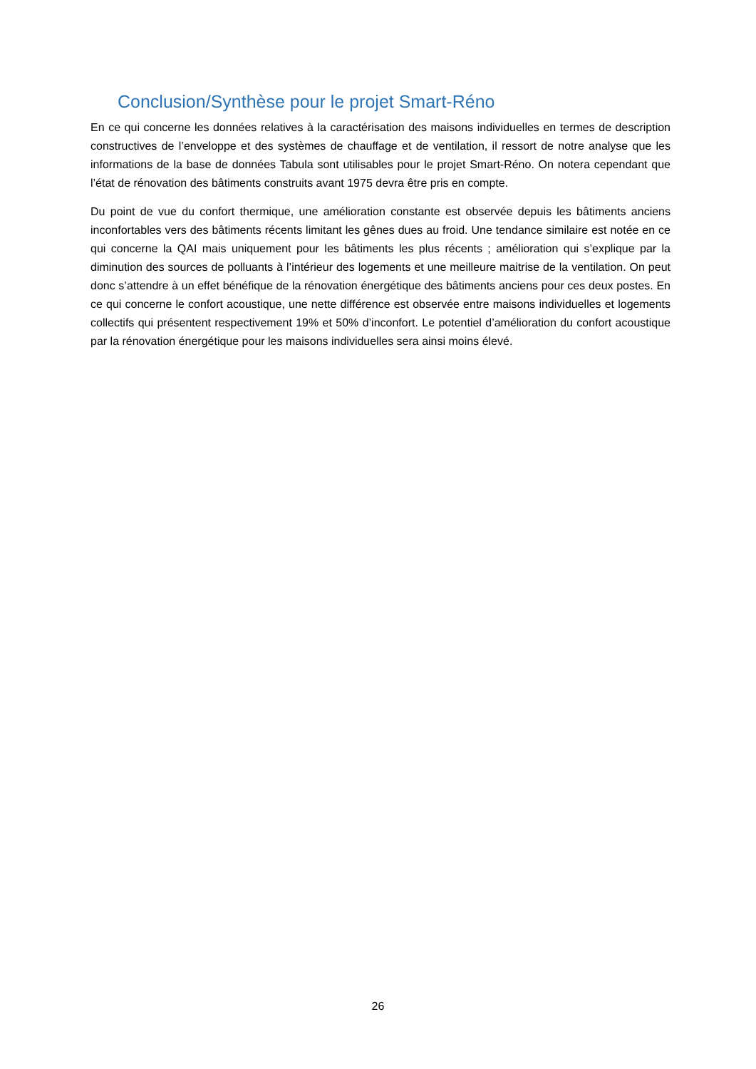Conclusion/Synthèse pour le projet Smart-Réno
En ce qui concerne les données relatives à la caractérisation des maisons individuelles en termes de description constructives de l’enveloppe et des systèmes de chauffage et de ventilation, il ressort de notre analyse que les informations de la base de données Tabula sont utilisables pour le projet Smart-Réno. On notera cependant que l’état de rénovation des bâtiments construits avant 1975 devra être pris en compte.
Du point de vue du confort thermique, une amélioration constante est observée depuis les bâtiments anciens inconfortables vers des bâtiments récents limitant les gênes dues au froid. Une tendance similaire est notée en ce qui concerne la QAI mais uniquement pour les bâtiments les plus récents ; amélioration qui s’explique par la diminution des sources de polluants à l’intérieur des logements et une meilleure maitrise de la ventilation. On peut donc s’attendre à un effet bénéfique de la rénovation énergétique des bâtiments anciens pour ces deux postes. En ce qui concerne le confort acoustique, une nette différence est observée entre maisons individuelles et logements collectifs qui présentent respectivement 19% et 50% d’inconfort. Le potentiel d’amélioration du confort acoustique par la rénovation énergétique pour les maisons individuelles sera ainsi moins élevé.
26